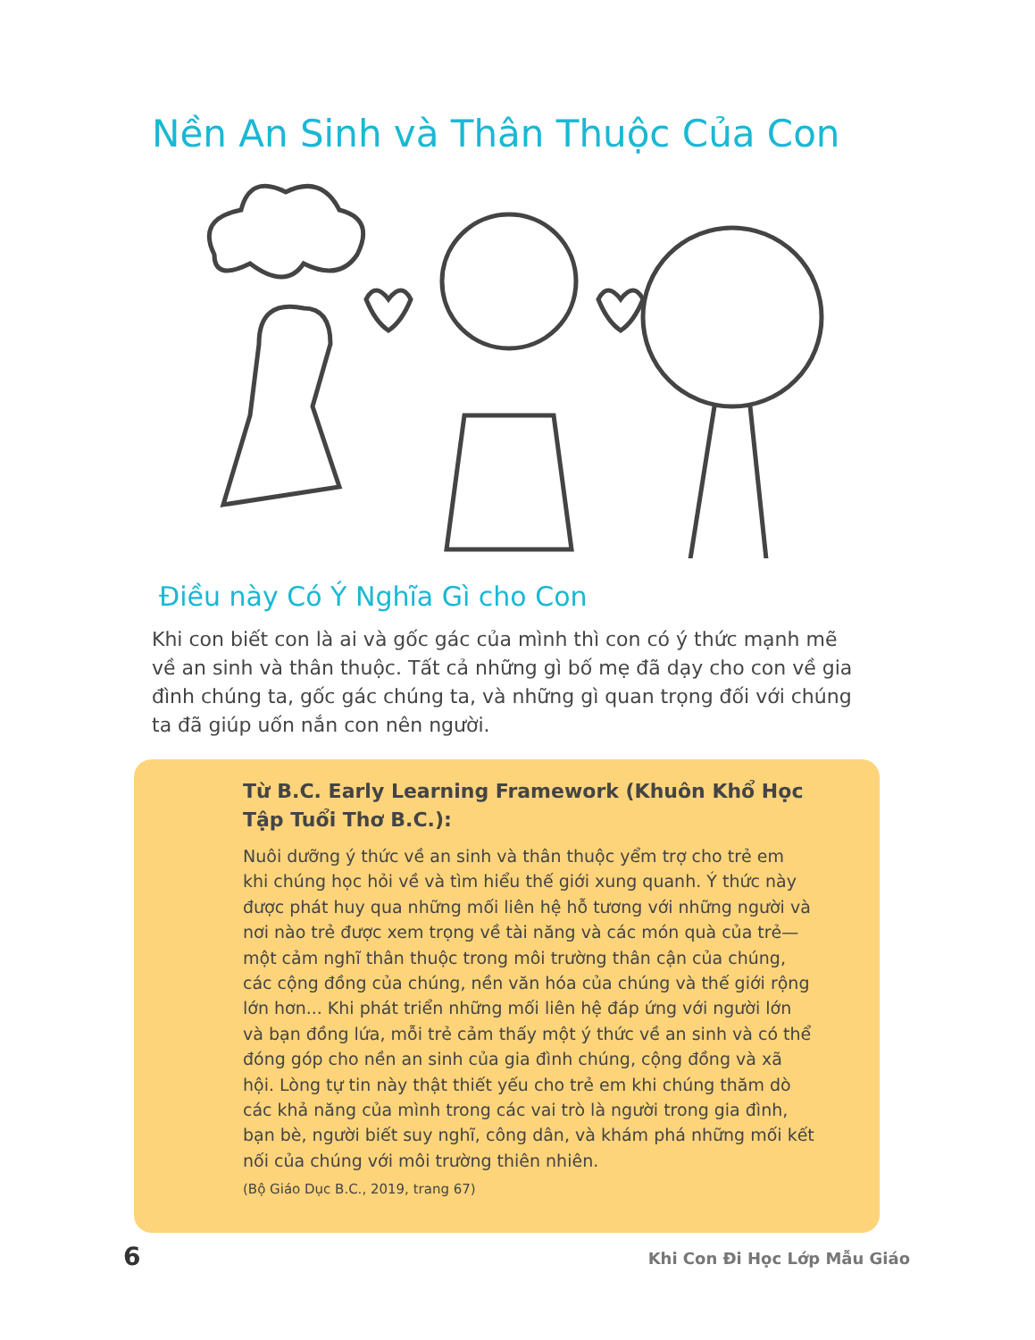Nền An Sinh và Thân Thuộc Của Con
Điều này Có Ý Nghĩa Gì cho Con
Khi con biết con là ai và gốc gác của mình thì con có ý thức mạnh mẽ về an sinh và thân thuộc. Tất cả những gì bố mẹ đã dạy cho con về gia đình chúng ta, gốc gác chúng ta, và những gì quan trọng đối với chúng ta đã giúp uốn nắn con nên người.
Từ B.C. Early Learning Framework (Khuôn Khổ Học Tập Tuổi Thơ B.C.):
Nuôi dưỡng ý thức về an sinh và thân thuộc yểm trợ cho trẻ em khi chúng học hỏi về và tìm hiểu thế giới xung quanh. Ý thức này được phát huy qua những mối liên hệ hỗ tương với những người và nơi nào trẻ được xem trọng về tài năng và các món quà của trẻ—một cảm nghĩ thân thuộc trong môi trường thân cận của chúng, các cộng đồng của chúng, nền văn hóa của chúng và thế giới rộng lớn hơn... Khi phát triển những mối liên hệ đáp ứng với người lớn và bạn đồng lứa, mỗi trẻ cảm thấy một ý thức về an sinh và có thể đóng góp cho nền an sinh của gia đình chúng, cộng đồng và xã hội. Lòng tự tin này thật thiết yếu cho trẻ em khi chúng thăm dò các khả năng của mình trong các vai trò là người trong gia đình, bạn bè, người biết suy nghĩ, công dân, và khám phá những mối kết nối của chúng với môi trường thiên nhiên.
(Bộ Giáo Dục B.C., 2019, trang 67)
6 Khi Con Đi Học Lớp Mẫu Giáo